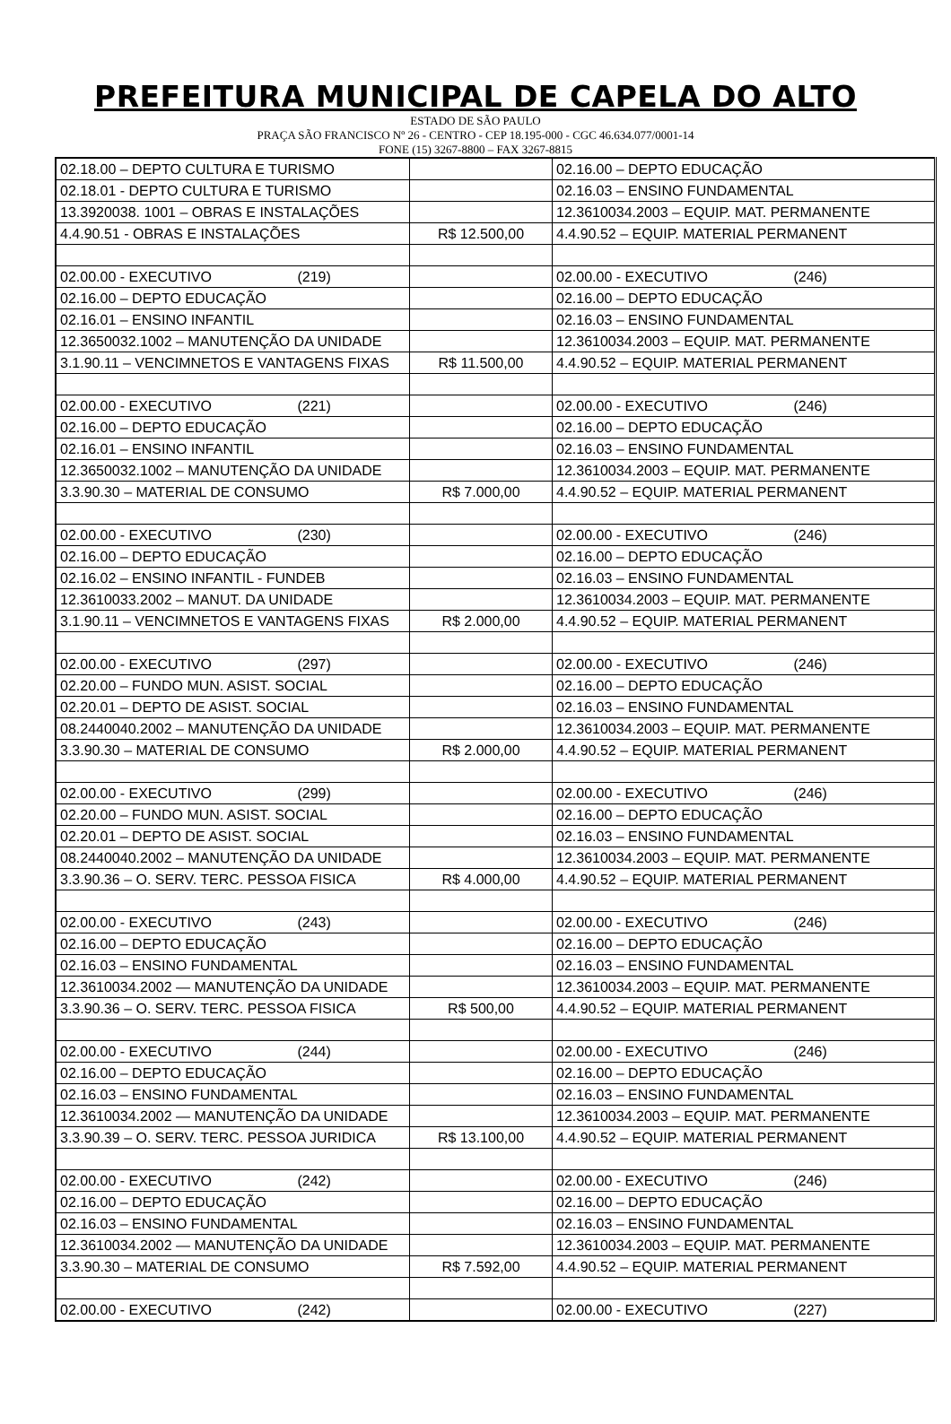PREFEITURA MUNICIPAL DE CAPELA DO ALTO
ESTADO DE SÃO PAULO
PRAÇA SÃO FRANCISCO Nº 26 - CENTRO - CEP 18.195-000 - CGC 46.634.077/0001-14
FONE (15) 3267-8800 – FAX 3267-8815
| 02.18.00 – DEPTO CULTURA E TURISMO | | 02.16.00 – DEPTO EDUCAÇÃO |
| 02.18.01 - DEPTO CULTURA E TURISMO | | 02.16.03 – ENSINO FUNDAMENTAL |
| 13.3920038. 1001 – OBRAS E INSTALAÇÕES | | 12.3610034.2003 – EQUIP. MAT. PERMANENTE |
| 4.4.90.51 - OBRAS E INSTALAÇÕES | R$ 12.500,00 | 4.4.90.52 – EQUIP. MATERIAL PERMANENT |
| 02.00.00 - EXECUTIVO (219) | | 02.00.00 - EXECUTIVO (246) |
| 02.16.00 – DEPTO EDUCAÇÃO | | 02.16.00 – DEPTO EDUCAÇÃO |
| 02.16.01 – ENSINO INFANTIL | | 02.16.03 – ENSINO FUNDAMENTAL |
| 12.3650032.1002 – MANUTENÇÃO DA UNIDADE | | 12.3610034.2003 – EQUIP. MAT. PERMANENTE |
| 3.1.90.11 – VENCIMNETOS E VANTAGENS FIXAS | R$ 11.500,00 | 4.4.90.52 – EQUIP. MATERIAL PERMANENT |
| 02.00.00 - EXECUTIVO (221) | | 02.00.00 - EXECUTIVO (246) |
| 02.16.00 – DEPTO EDUCAÇÃO | | 02.16.00 – DEPTO EDUCAÇÃO |
| 02.16.01 – ENSINO INFANTIL | | 02.16.03 – ENSINO FUNDAMENTAL |
| 12.3650032.1002 – MANUTENÇÃO DA UNIDADE | | 12.3610034.2003 – EQUIP. MAT. PERMANENTE |
| 3.3.90.30 – MATERIAL DE CONSUMO | R$ 7.000,00 | 4.4.90.52 – EQUIP. MATERIAL PERMANENT |
| 02.00.00 - EXECUTIVO (230) | | 02.00.00 - EXECUTIVO (246) |
| 02.16.00 – DEPTO EDUCAÇÃO | | 02.16.00 – DEPTO EDUCAÇÃO |
| 02.16.02 – ENSINO INFANTIL - FUNDEB | | 02.16.03 – ENSINO FUNDAMENTAL |
| 12.3610033.2002 – MANUT. DA UNIDADE | | 12.3610034.2003 – EQUIP. MAT. PERMANENTE |
| 3.1.90.11 – VENCIMNETOS E VANTAGENS FIXAS | R$ 2.000,00 | 4.4.90.52 – EQUIP. MATERIAL PERMANENT |
| 02.00.00 - EXECUTIVO (297) | | 02.00.00 - EXECUTIVO (246) |
| 02.20.00 – FUNDO MUN. ASIST. SOCIAL | | 02.16.00 – DEPTO EDUCAÇÃO |
| 02.20.01 – DEPTO DE ASIST. SOCIAL | | 02.16.03 – ENSINO FUNDAMENTAL |
| 08.2440040.2002 – MANUTENÇÃO DA UNIDADE | | 12.3610034.2003 – EQUIP. MAT. PERMANENTE |
| 3.3.90.30 – MATERIAL DE CONSUMO | R$ 2.000,00 | 4.4.90.52 – EQUIP. MATERIAL PERMANENT |
| 02.00.00 - EXECUTIVO (299) | | 02.00.00 - EXECUTIVO (246) |
| 02.20.00 – FUNDO MUN. ASIST. SOCIAL | | 02.16.00 – DEPTO EDUCAÇÃO |
| 02.20.01 – DEPTO DE ASIST. SOCIAL | | 02.16.03 – ENSINO FUNDAMENTAL |
| 08.2440040.2002 – MANUTENÇÃO DA UNIDADE | | 12.3610034.2003 – EQUIP. MAT. PERMANENTE |
| 3.3.90.36 – O. SERV. TERC. PESSOA FISICA | R$ 4.000,00 | 4.4.90.52 – EQUIP. MATERIAL PERMANENT |
| 02.00.00 - EXECUTIVO (243) | | 02.00.00 - EXECUTIVO (246) |
| 02.16.00 – DEPTO EDUCAÇÃO | | 02.16.00 – DEPTO EDUCAÇÃO |
| 02.16.03 – ENSINO FUNDAMENTAL | | 02.16.03 – ENSINO FUNDAMENTAL |
| 12.3610034.2002 — MANUTENÇÃO DA UNIDADE | | 12.3610034.2003 – EQUIP. MAT. PERMANENTE |
| 3.3.90.36 – O. SERV. TERC. PESSOA FISICA | R$ 500,00 | 4.4.90.52 – EQUIP. MATERIAL PERMANENT |
| 02.00.00 - EXECUTIVO (244) | | 02.00.00 - EXECUTIVO (246) |
| 02.16.00 – DEPTO EDUCAÇÃO | | 02.16.00 – DEPTO EDUCAÇÃO |
| 02.16.03 – ENSINO FUNDAMENTAL | | 02.16.03 – ENSINO FUNDAMENTAL |
| 12.3610034.2002 — MANUTENÇÃO DA UNIDADE | | 12.3610034.2003 – EQUIP. MAT. PERMANENTE |
| 3.3.90.39 – O. SERV. TERC. PESSOA JURIDICA | R$ 13.100,00 | 4.4.90.52 – EQUIP. MATERIAL PERMANENT |
| 02.00.00 - EXECUTIVO (242) | | 02.00.00 - EXECUTIVO (246) |
| 02.16.00 – DEPTO EDUCAÇÃO | | 02.16.00 – DEPTO EDUCAÇÃO |
| 02.16.03 – ENSINO FUNDAMENTAL | | 02.16.03 – ENSINO FUNDAMENTAL |
| 12.3610034.2002 — MANUTENÇÃO DA UNIDADE | | 12.3610034.2003 – EQUIP. MAT. PERMANENTE |
| 3.3.90.30 – MATERIAL DE CONSUMO | R$ 7.592,00 | 4.4.90.52 – EQUIP. MATERIAL PERMANENT |
| 02.00.00 - EXECUTIVO (242) | | 02.00.00 - EXECUTIVO (227) |